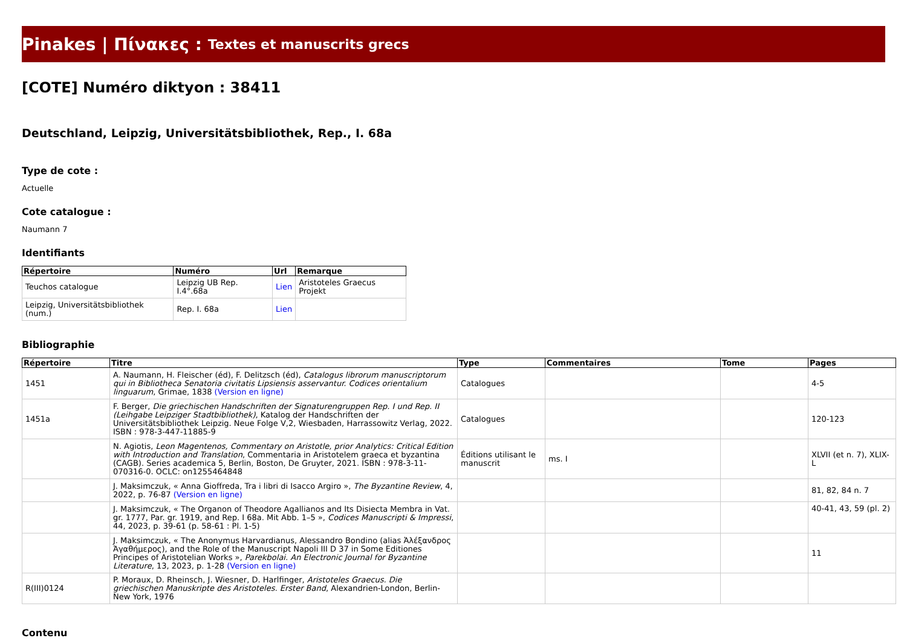Pinakes | Πίνακες : Textes et manuscrits grecs
[COTE] Numéro diktyon : 38411
Deutschland, Leipzig, Universitätsbibliothek, Rep., I. 68a
Type de cote :
Actuelle
Cote catalogue :
Naumann 7
Identifiants
| Répertoire | Numéro | Url | Remarque |
| --- | --- | --- | --- |
| Teuchos catalogue | Leipzig UB Rep. I.4°.68a | Lien | Aristoteles Graecus Projekt |
| Leipzig, Universitätsbibliothek (num.) | Rep. I. 68a | Lien | |
Bibliographie
| Répertoire | Titre | Type | Commentaires | Tome | Pages |
| --- | --- | --- | --- | --- | --- |
| 1451 | A. Naumann, H. Fleischer (éd), F. Delitzsch (éd), Catalogus librorum manuscriptorum qui in Bibliotheca Senatoria civitatis Lipsiensis asservantur. Codices orientalium linguarum , Grimae, 1838 (Version en ligne) | Catalogues | | | 4-5 |
| 1451a | F. Berger, Die griechischen Handschriften der Signaturengruppen Rep. I und Rep. II (Leihgabe Leipziger Stadtbibliothek) , Katalog der Handschriften der Universitätsbibliothek Leipzig. Neue Folge V,2, Wiesbaden, Harrassowitz Verlag, 2022. ISBN : 978-3-447-11885-9 | Catalogues | | | 120-123 |
| | N. Agiotis, Leon Magentenos, Commentary on Aristotle, prior Analytics: Critical Edition with Introduction and Translation , Commentaria in Aristotelem graeca et byzantina (CAGB). Series academica 5, Berlin, Boston, De Gruyter, 2021. ISBN : 978-3-11-070316-0. OCLC: on1255464848 | Éditions utilisant le manuscrit | ms. I | | XLVII (et n. 7), XLIX-L |
| | J. Maksimczuk, « Anna Gioffreda, Tra i libri di Isacco Argiro », The Byzantine Review , 4, 2022, p. 76-87 (Version en ligne) | | | | 81, 82, 84 n. 7 |
| | J. Maksimczuk, « The Organon of Theodore Agallianos and Its Disiecta Membra in Vat. gr. 1777, Par. gr. 1919, and Rep. I 68a. Mit Abb. 1–5 », Codices Manuscripti & Impressi , 44, 2023, p. 39-61 (p. 58-61 : Pl. 1-5) | | | | 40-41, 43, 59 (pl. 2) |
| | J. Maksimczuk, « The Anonymus Harvardianus, Alessandro Bondino (alias Ἀλέξανδρος Ἀγαθήμερος), and the Role of the Manuscript Napoli III D 37 in Some Editiones Principes of Aristotelian Works », Parekbolai. An Electronic Journal for Byzantine Literature , 13, 2023, p. 1-28 (Version en ligne) | | | | 11 |
| R(III)0124 | P. Moraux, D. Rheinsch, J. Wiesner, D. Harlfinger, Aristoteles Graecus. Die griechischen Manuskripte des Aristoteles. Erster Band , Alexandrien-London, Berlin-New York, 1976 | | | | |
Contenu